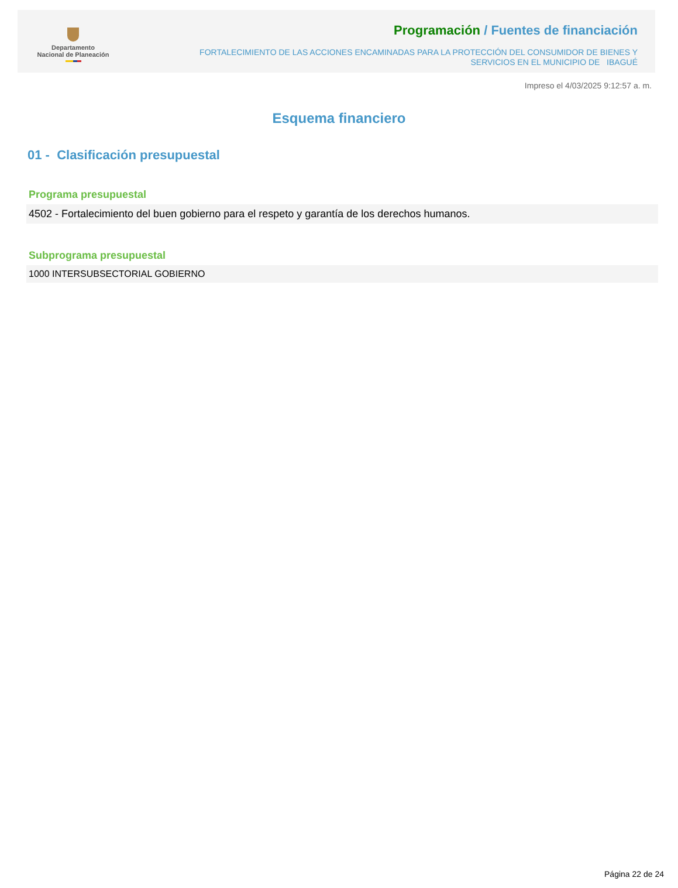Departamento
Nacional de Planeación
Programación / Fuentes de financiación
FORTALECIMIENTO DE LAS ACCIONES ENCAMINADAS PARA LA PROTECCIÓN DEL CONSUMIDOR DE BIENES Y
SERVICIOS EN EL MUNICIPIO DE IBAGUÉ
Impreso el 4/03/2025 9:12:57 a. m.
Esquema financiero
01 - Clasificación presupuestal
Programa presupuestal
4502 - Fortalecimiento del buen gobierno para el respeto y garantía de los derechos humanos.
Subprograma presupuestal
1000 INTERSUBSECTORIAL GOBIERNO
Página 22 de 24